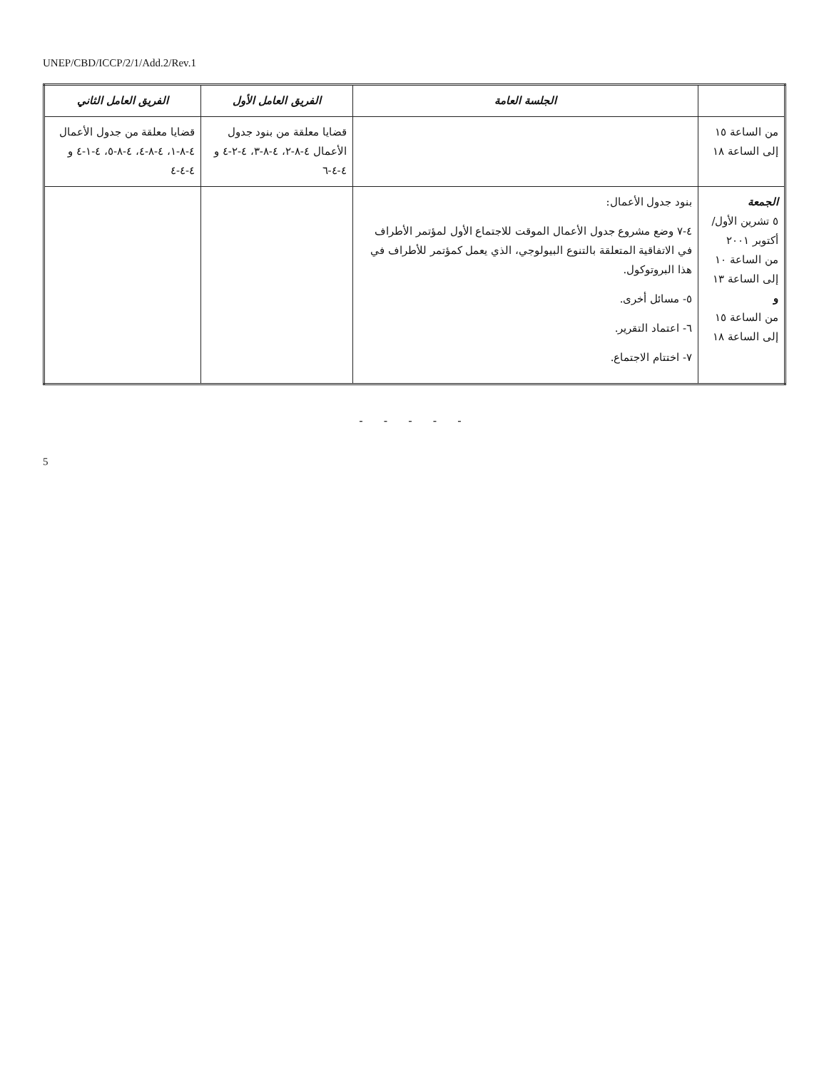UNEP/CBD/ICCP/2/1/Add.2/Rev.1
| | الجلسة العامة | الفريق العامل الأول | الفريق العامل الثاني |
| --- | --- | --- | --- |
| من الساعة ١٥ إلى الساعة ١٨ | | قضايا معلقة من بنود جدول الأعمال ٤-٨-٢، ٤-٨-٣، ٤-٢-٤ و ٤-٤-٦ | قضايا معلقة من جدول الأعمال ٤-٨-١، ٤-٨-٤، ٤-٨-٥، ٤-١-٤ و ٤-٤-٤ |
| الجمعة ٥ تشرين الأول/أكتوبر ٢٠٠١ من الساعة ١٠ إلى الساعة ١٣ و من الساعة ١٥ إلى الساعة ١٨ | بنود جدول الأعمال: ٤-٧ وضع مشروع جدول الأعمال الموقت للاجتماع الأول لمؤتمر الأطراف في الاتفاقية المتعلقة بالتنوع البيولوجي، الذي يعمل كمؤتمر للأطراف في هذا البروتوكول. ٥- مسائل أخرى. ٦- اعتماد التقرير. ٧- اختتام الاجتماع. | | |
- - - - -
5